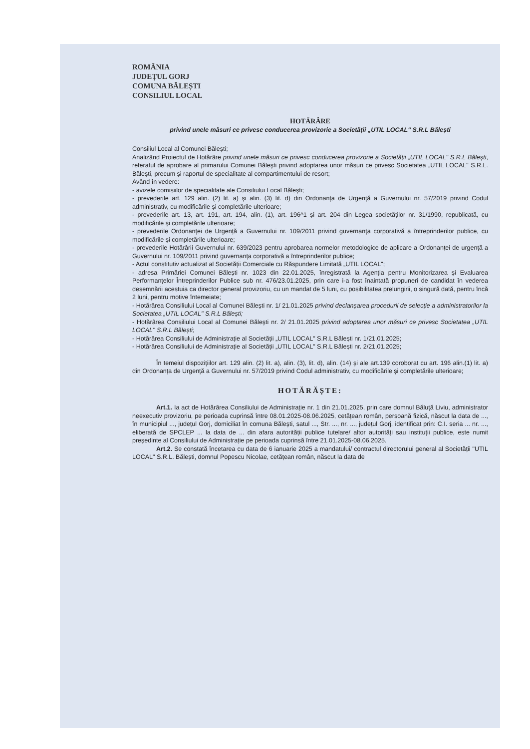ROMÂNIA
JUDEȚUL GORJ
COMUNA BĂLEȘTI
CONSILIUL LOCAL
HOTĂRÂRE
privind unele măsuri ce privesc conducerea provizorie a Societății „UTIL LOCAL" S.R.L Bălești
Consiliul Local al Comunei Bălești;
Analizând Proiectul de Hotărâre privind unele măsuri ce privesc conducerea provizorie a Societății „UTIL LOCAL" S.R.L Bălești, referatul de aprobare al primarului Comunei Bălești privind adoptarea unor măsuri ce privesc Societatea „UTIL LOCAL" S.R.L. Bălești, precum și raportul de specialitate al compartimentului de resort;
Având în vedere:
- avizele comisiilor de specialitate ale Consiliului Local Bălești;
- prevederile art. 129 alin. (2) lit. a) și alin. (3) lit. d) din Ordonanța de Urgență a Guvernului nr. 57/2019 privind Codul administrativ, cu modificările și completările ulterioare;
- prevederile art. 13, art. 191, art. 194, alin. (1), art. 196^1 și art. 204 din Legea societăților nr. 31/1990, republicată, cu modificările și completările ulterioare;
- prevederile Ordonanței de Urgență a Guvernului nr. 109/2011 privind guvernanța corporativă a întreprinderilor publice, cu modificările și completările ulterioare;
- prevederile Hotărârii Guvernului nr. 639/2023 pentru aprobarea normelor metodologice de aplicare a Ordonanței de urgență a Guvernului nr. 109/2011 privind guvernanța corporativă a întreprinderilor publice;
- Actul constitutiv actualizat al Societății Comerciale cu Răspundere Limitată „UTIL LOCAL";
- adresa Primăriei Comunei Bălești nr. 1023 din 22.01.2025, înregistrată la Agenția pentru Monitorizarea și Evaluarea Performanțelor Întreprinderilor Publice sub nr. 476/23.01.2025, prin care i-a fost înaintată propuneri de candidat în vederea desemnării acestuia ca director general provizoriu, cu un mandat de 5 luni, cu posibilitatea prelungirii, o singură dată, pentru încă 2 luni, pentru motive întemeiate;
- Hotărârea Consiliului Local al Comunei Bălești nr. 1/ 21.01.2025 privind declanșarea procedurii de selecție a administratorilor la Societatea „UTIL LOCAL" S.R.L Bălești;
- Hotărârea Consiliului Local al Comunei Bălești nr. 2/ 21.01.2025 privind adoptarea unor măsuri ce privesc Societatea „UTIL LOCAL" S.R.L Bălești;
- Hotărârea Consiliului de Administrație al Societății „UTIL LOCAL" S.R.L Bălești nr. 1/21.01.2025;
- Hotărârea Consiliului de Administrație al Societății „UTIL LOCAL" S.R.L Bălești nr. 2/21.01.2025;
În temeiul dispozițiilor art. 129 alin. (2) lit. a), alin. (3), lit. d), alin. (14) și ale art.139 coroborat cu art. 196 alin.(1) lit. a) din Ordonanța de Urgență a Guvernului nr. 57/2019 privind Codul administrativ, cu modificările și completările ulterioare;
HOTĂRĂȘTE:
Art.1. Ia act de Hotărârea Consiliului de Administrație nr. 1 din 21.01.2025, prin care domnul Băluță Liviu, administrator neexecutiv provizoriu, pe perioada cuprinsă între 08.01.2025-08.06.2025, cetățean român, persoană fizică, născut la data de ..., în municipiul ..., județul Gorj, domiciliat în comuna Bălești, satul ..., Str. ..., nr. ..., județul Gorj, identificat prin: C.I. seria ... nr. ..., eliberată de SPCLEP ... la data de ... din afara autorității publice tutelare/ altor autorități sau instituții publice, este numit președinte al Consiliului de Administrație pe perioada cuprinsă între 21.01.2025-08.06.2025.
Art.2. Se constată încetarea cu data de 6 ianuarie 2025 a mandatului/ contractul directorului general al Societății "UTIL LOCAL" S.R.L. Bălești, domnul Popescu Nicolae, cetățean român, născut la data de